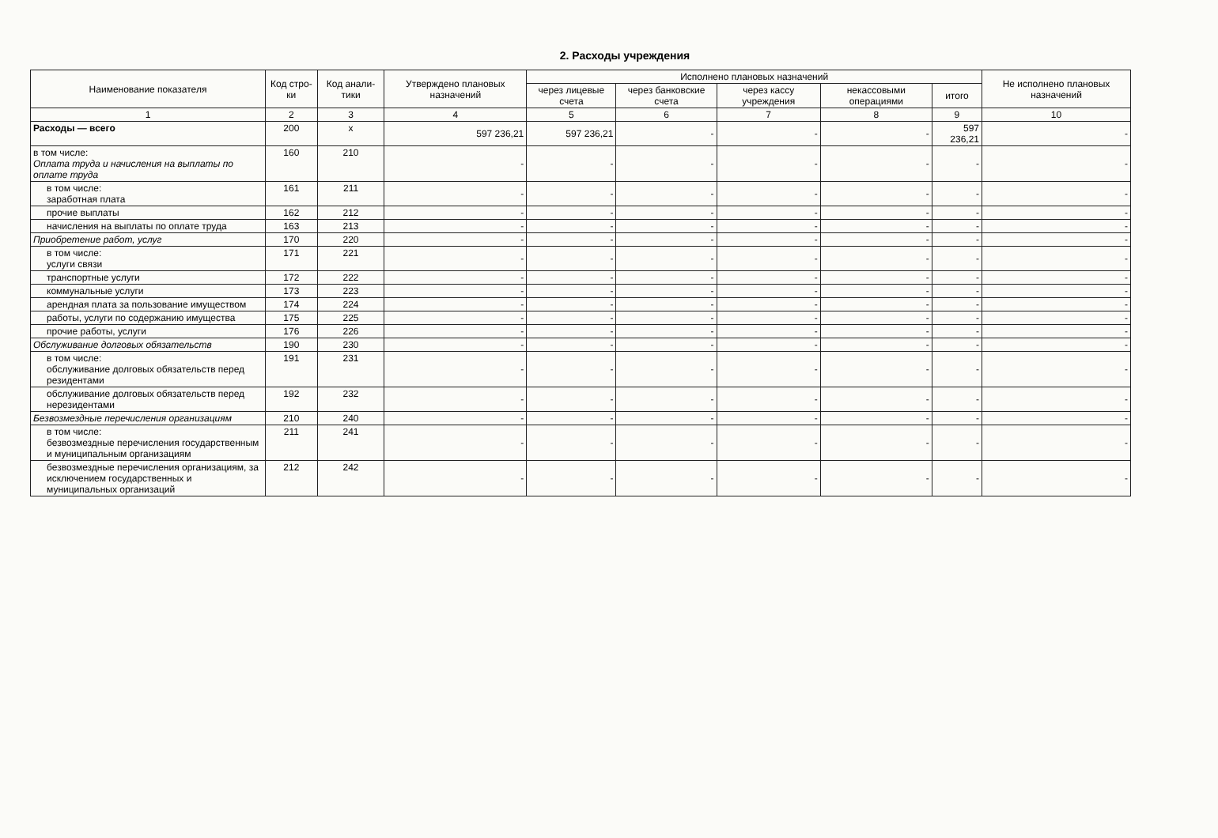2. Расходы учреждения
| Наименование показателя | Код стро-ки | Код анали-тики | Утверждено плановых назначений | Исполнено плановых назначений | | | | | Не исполнено плановых назначений |
| --- | --- | --- | --- | --- | --- | --- | --- | --- | --- |
| | | | | через лицевые счета | через банковские счета | через кассу учреждения | некассовыми операциями | итого | |
| 1 | 2 | 3 | 4 | 5 | 6 | 7 | 8 | 9 | 10 |
| Расходы — всего | 200 | x | 597 236,21 | 597 236,21 | - | - | - | 597 236,21 | - |
| в том числе: Оплата труда и начисления на выплаты по оплате труда | 160 | 210 | - | - | - | - | - | - | - |
| в том числе: заработная плата | 161 | 211 | - | - | - | - | - | - | - |
| прочие выплаты | 162 | 212 | - | - | - | - | - | - | - |
| начисления на выплаты по оплате труда | 163 | 213 | - | - | - | - | - | - | - |
| Приобретение работ, услуг | 170 | 220 | - | - | - | - | - | - | - |
| в том числе: услуги связи | 171 | 221 | - | - | - | - | - | - | - |
| транспортные услуги | 172 | 222 | - | - | - | - | - | - | - |
| коммунальные услуги | 173 | 223 | - | - | - | - | - | - | - |
| арендная плата за пользование имуществом | 174 | 224 | - | - | - | - | - | - | - |
| работы, услуги по содержанию имущества | 175 | 225 | - | - | - | - | - | - | - |
| прочие работы, услуги | 176 | 226 | - | - | - | - | - | - | - |
| Обслуживание долговых обязательств | 190 | 230 | - | - | - | - | - | - | - |
| в том числе: обслуживание долговых обязательств перед резидентами | 191 | 231 | - | - | - | - | - | - | - |
| обслуживание долговых обязательств перед нерезидентами | 192 | 232 | - | - | - | - | - | - | - |
| Безвозмездные перечисления организациям | 210 | 240 | - | - | - | - | - | - | - |
| в том числе: безвозмездные перечисления государственным и муниципальным организациям | 211 | 241 | - | - | - | - | - | - | - |
| безвозмездные перечисления организациям, за исключением государственных и муниципальных организаций | 212 | 242 | - | - | - | - | - | - | - |